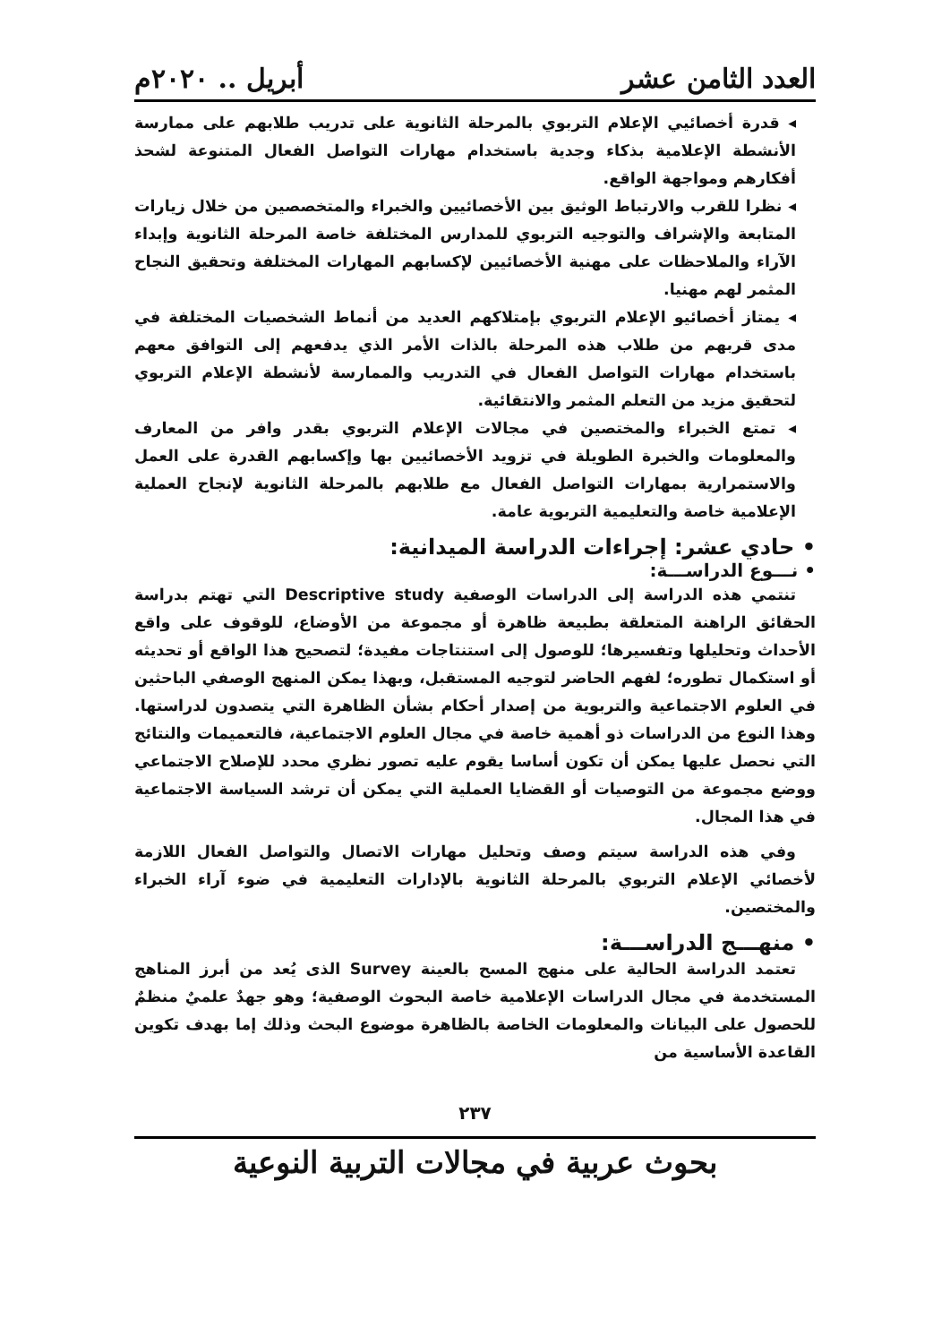العدد الثامن عشر أبريل .. ٢٠٢٠م
◂ قدرة أخصائيي الإعلام التربوي بالمرحلة الثانوية على تدريب طلابهم على ممارسة الأنشطة الإعلامية بذكاء وجدية باستخدام مهارات التواصل الفعال المتنوعة لشحذ أفكارهم ومواجهة الواقع.
◂ نظرا للقرب والارتباط الوثيق بين الأخصائيين والخبراء والمتخصصين من خلال زيارات المتابعة والإشراف والتوجيه التربوي للمدارس المختلفة خاصة المرحلة الثانوية وإبداء الآراء والملاحظات على مهنية الأخصائيين لإكسابهم المهارات المختلفة وتحقيق النجاح المثمر لهم مهنيا.
◂ يمتاز أخصائيو الإعلام التربوي بإمتلاكهم العديد من أنماط الشخصيات المختلفة في مدى قربهم من طلاب هذه المرحلة بالذات الأمر الذي يدفعهم إلى التوافق معهم باستخدام مهارات التواصل الفعال في التدريب والممارسة لأنشطة الإعلام التربوي لتحقيق مزيد من التعلم المثمر والانتقائية.
◂ تمتع الخبراء والمختصين في مجالات الإعلام التربوي بقدر وافر من المعارف والمعلومات والخبرة الطويلة في تزويد الأخصائيين بها وإكسابهم القدرة على العمل والاستمرارية بمهارات التواصل الفعال مع طلابهم بالمرحلة الثانوية لإنجاح العملية الإعلامية خاصة والتعليمية التربوية عامة.
• حادي عشر: إجراءات الدراسة الميدانية:
• نـــوع الدراســـة:
تنتمي هذه الدراسة إلى الدراسات الوصفية Descriptive study التي تهتم بدراسة الحقائق الراهنة المتعلقة بطبيعة ظاهرة أو مجموعة من الأوضاع، للوقوف على واقع الأحداث وتحليلها وتفسيرها؛ للوصول إلى استنتاجات مفيدة؛ لتصحيح هذا الواقع أو تحديثه أو استكمال تطوره؛ لفهم الحاضر لتوجيه المستقبل، وبهذا يمكن المنهج الوصفي الباحثين في العلوم الاجتماعية والتربوية من إصدار أحكام بشأن الظاهرة التي يتصدون لدراستها. وهذا النوع من الدراسات ذو أهمية خاصة في مجال العلوم الاجتماعية، فالتعميمات والنتائج التي نحصل عليها يمكن أن تكون أساسا يقوم عليه تصور نظري محدد للإصلاح الاجتماعي ووضع مجموعة من التوصيات أو القضايا العملية التي يمكن أن ترشد السياسة الاجتماعية في هذا المجال.
وفي هذه الدراسة سيتم وصف وتحليل مهارات الاتصال والتواصل الفعال اللازمة لأخصائي الإعلام التربوي بالمرحلة الثانوية بالإدارات التعليمية في ضوء آراء الخبراء والمختصين.
• منهـــج الدراســـة:
تعتمد الدراسة الحالية على منهج المسح بالعينة Survey الذى يُعد من أبرز المناهج المستخدمة في مجال الدراسات الإعلامية خاصة البحوث الوصفية؛ وهو جهدٌ علميٌ منظمٌ للحصول على البيانات والمعلومات الخاصة بالظاهرة موضوع البحث وذلك إما بهدف تكوين القاعدة الأساسية من
٢٣٧
بحوث عربية في مجالات التربية النوعية